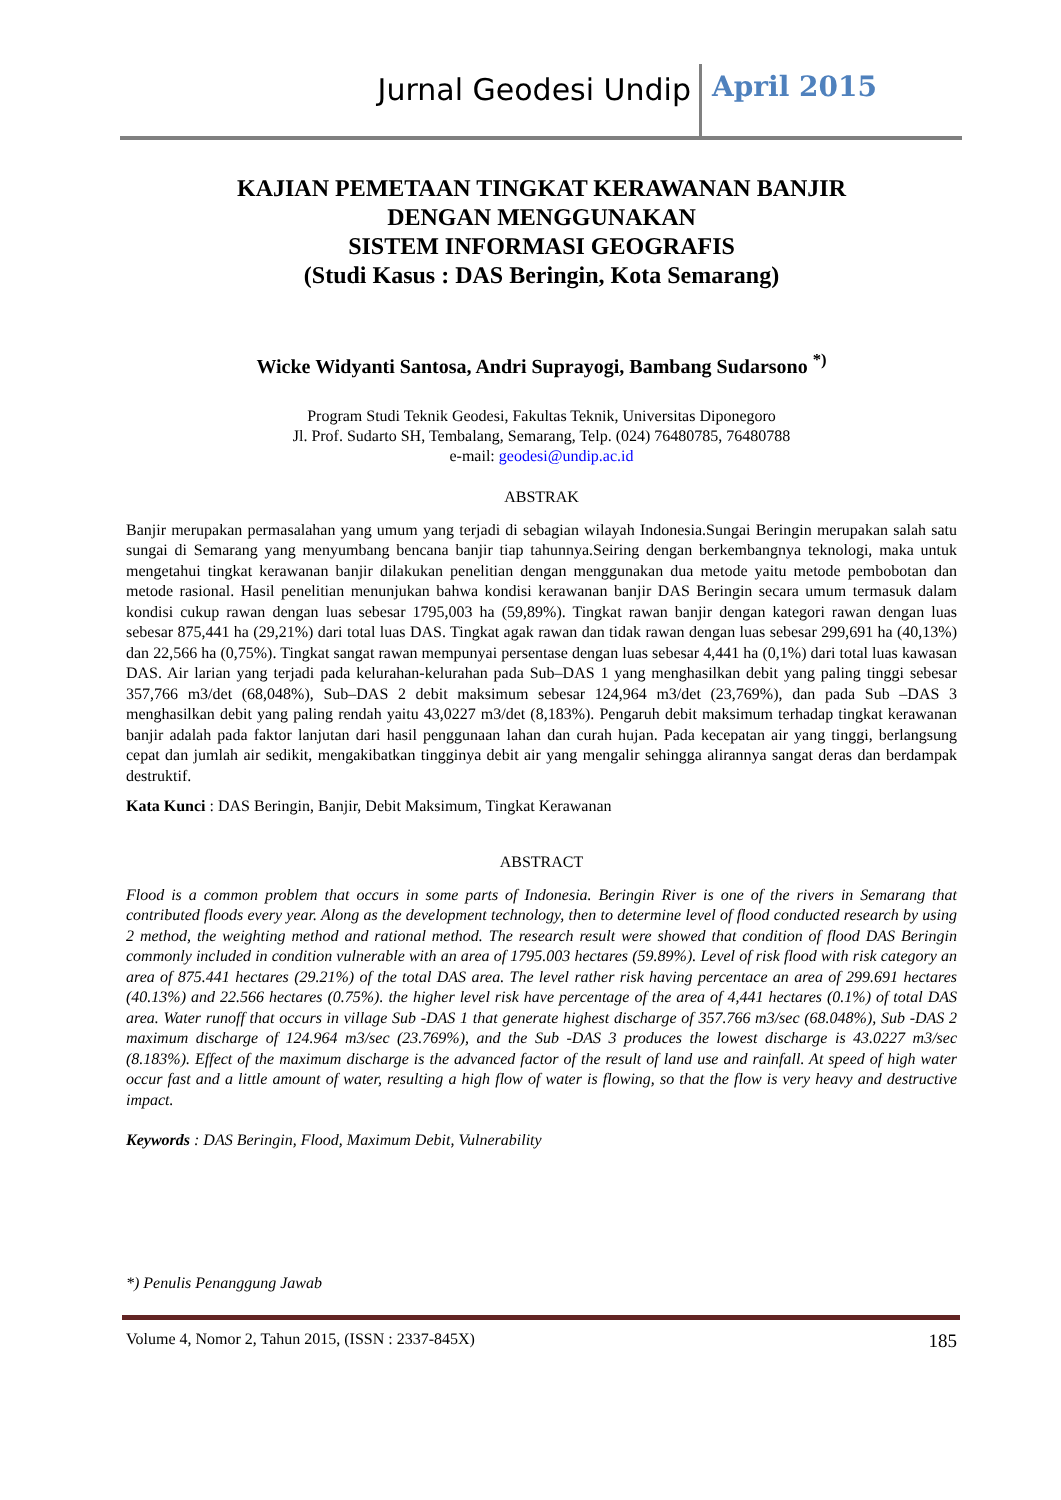Jurnal Geodesi Undip April 2015
KAJIAN PEMETAAN TINGKAT KERAWANAN BANJIR
DENGAN MENGGUNAKAN
SISTEM INFORMASI GEOGRAFIS
(Studi Kasus : DAS Beringin, Kota Semarang)
Wicke Widyanti Santosa, Andri Suprayogi, Bambang Sudarsono <sup>*)</sup>
Program Studi Teknik Geodesi, Fakultas Teknik, Universitas Diponegoro
Jl. Prof. Sudarto SH, Tembalang, Semarang, Telp. (024) 76480785, 76480788
e-mail: geodesi@undip.ac.id
ABSTRAK
Banjir merupakan permasalahan yang umum yang terjadi di sebagian wilayah Indonesia.Sungai Beringin merupakan salah satu sungai di Semarang yang menyumbang bencana banjir tiap tahunnya.Seiring dengan berkembangnya teknologi, maka untuk mengetahui tingkat kerawanan banjir dilakukan penelitian dengan menggunakan dua metode yaitu metode pembobotan dan metode rasional. Hasil penelitian menunjukan bahwa kondisi kerawanan banjir DAS Beringin secara umum termasuk dalam kondisi cukup rawan dengan luas sebesar 1795,003 ha (59,89%). Tingkat rawan banjir dengan kategori rawan dengan luas sebesar 875,441 ha (29,21%) dari total luas DAS. Tingkat agak rawan dan tidak rawan dengan luas sebesar 299,691 ha (40,13%) dan 22,566 ha (0,75%). Tingkat sangat rawan mempunyai persentase dengan luas sebesar 4,441 ha (0,1%) dari total luas kawasan DAS. Air larian yang terjadi pada kelurahan-kelurahan pada Sub–DAS 1 yang menghasilkan debit yang paling tinggi sebesar 357,766 m3/det (68,048%), Sub–DAS 2 debit maksimum sebesar 124,964 m3/det (23,769%), dan pada Sub –DAS 3 menghasilkan debit yang paling rendah yaitu 43,0227 m3/det (8,183%). Pengaruh debit maksimum terhadap tingkat kerawanan banjir adalah pada faktor lanjutan dari hasil penggunaan lahan dan curah hujan. Pada kecepatan air yang tinggi, berlangsung cepat dan jumlah air sedikit, mengakibatkan tingginya debit air yang mengalir sehingga alirannya sangat deras dan berdampak destruktif.
Kata Kunci : DAS Beringin, Banjir, Debit Maksimum, Tingkat Kerawanan
ABSTRACT
Flood is a common problem that occurs in some parts of Indonesia. Beringin River is one of the rivers in Semarang that contributed floods every year. Along as the development technology, then to determine level of flood conducted research by using 2 method, the weighting method and rational method. The research result were showed that condition of flood DAS Beringin commonly included in condition vulnerable with an area of 1795.003 hectares (59.89%). Level of risk flood with risk category an area of 875.441 hectares (29.21%) of the total DAS area. The level rather risk having percentace an area of 299.691 hectares (40.13%) and 22.566 hectares (0.75%). the higher level risk have percentage of the area of 4,441 hectares (0.1%) of total DAS area. Water runoff that occurs in village Sub -DAS 1 that generate highest discharge of 357.766 m3/sec (68.048%), Sub -DAS 2 maximum discharge of 124.964 m3/sec (23.769%), and the Sub -DAS 3 produces the lowest discharge is 43.0227 m3/sec (8.183%). Effect of the maximum discharge is the advanced factor of the result of land use and rainfall. At speed of high water occur fast and a little amount of water, resulting a high flow of water is flowing, so that the flow is very heavy and destructive impact.
Keywords : DAS Beringin, Flood, Maximum Debit, Vulnerability
*) Penulis Penanggung Jawab
Volume 4, Nomor 2, Tahun 2015, (ISSN : 2337-845X) 185